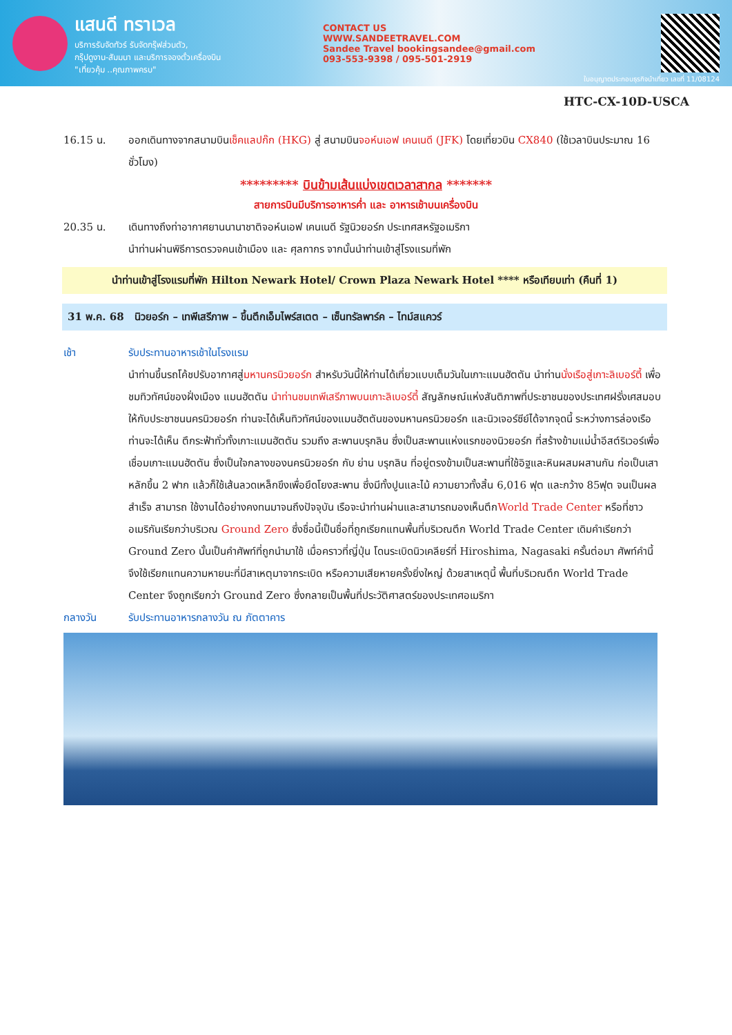แสนดี ทราเวล
บริการรับจัดทัวร์ รับจัดกรุ๊ฟส่วนตัว,
กรุ๊ปดูงาน-สัมมนา และบริการจองตั๋วเครื่องบิน
"เที่ยวคุ้ม ..คุณภาพครบ"
CONTACT US
WWW.SANDEETRAVEL.COM
Sandee Travel bookingsandee@gmail.com
093-553-9398 / 095-501-2919
ใบอนุญาตประกอบธุรกิจนำเที่ยว เลขที่ 11/08124
HTC-CX-10D-USCA
16.15 น. ออกเดินทางจากสนามบินเช็คแลปก๊ก (HKG) สู่ สนามบินจอห์นเอฟ เคนเนดี (JFK) โดยเที่ยวบิน CX840 (ใช้เวลาบินประมาณ 16 ชั่วโมง)
********* บินข้ามเส้นแบ่งเขตเวลาสากล *******
สายการบินมีบริการอาหารค่ำ และ อาหารเช้าบนเครื่องบิน
20.35 น. เดินทางถึงท่าอากาศยานนานาชาติจอห์นเอฟ เคนเนดี รัฐนิวยอร์ก ประเทศสหรัฐอเมริกา
นำท่านผ่านพิธีการตรวจคนเข้าเมือง และ ศุลกากร จากนั้นนำท่านเข้าสู่โรงแรมที่พัก
นำท่านเข้าสู่โรงแรมที่พัก Hilton Newark Hotel/ Crown Plaza Newark Hotel **** หรือเทียบเท่า (คืนที่ 1)
31 พ.ค. 68 นิวยอร์ก – เทพีเสรีภาพ – ขึ้นตึกเอ็มไพร์สเตต – เซ็นทรัลพาร์ค – ไทม์สแควร์
เช้า รับประทานอาหารเช้าในโรงแรม
นำท่านขึ้นรถโค้ชปรับอากาศสู่มหานครนิวยอร์ก สำหรับวันนี้ให้ท่านได้เที่ยวแบบเต็มวันในเกาะแมนฮัตตัน นำท่านนั่งเรือสู่เกาะลิเบอร์ตี้ เพื่อชมทิวทัศน์ของฝั่งเมือง แมนฮัตตัน นำท่านชมเทพีเสรีภาพบนเกาะลิเบอร์ตี้ สัญลักษณ์แห่งสันติภาพที่ประชาชนของประเทศฝรั่งเศสมอบให้กับประชาชนนครนิวยอร์ก ท่านจะได้เห็นทิวทัศน์ของแมนฮัตตันของมหานครนิวยอร์ก และนิวเจอร์ซีย์ได้จากจุดนี้ ระหว่างการล่องเรือท่านจะได้เห็น ตึกระฟ้าทั่วทั้งเกาะแมนฮัตตัน รวมถึง สะพานบรุกลิน ซึ่งเป็นสะพานแห่งแรกของนิวยอร์ก ที่สร้างข้ามแม่น้ำอีสต์ริเวอร์เพื่อเชื่อมเกาะแมนฮัตตัน ซึ่งเป็นใจกลางของนครนิวยอร์ก กับ ย่าน บรุกลิน ที่อยู่ตรงข้ามเป็นสะพานที่ใช้อิฐและหินผสมผสานกัน ก่อเป็นเสาหลักขึ้น 2 ฟาก แล้วก็ใช้เส้นลวดเหล็กขึงเพื่อยึดโยงสะพาน ซึ่งมีทั้งปูนและไม้ ความยาวทั้งสิ้น 6,016 ฟุต และกว้าง 85ฟุต จนเป็นผลสำเร็จ สามารถ ใช้งานได้อย่างคงทนมาจนถึงปัจจุบัน เรือจะนำท่านผ่านและสามารถมองเห็นตึกWorld Trade Center หรือที่ชาวอเมริกันเรียกว่าบริเวณ Ground Zero ซึ่งชื่อนี้เป็นชื่อที่ถูกเรียกแทนพื้นที่บริเวณตึก World Trade Center เดิมคำเรียกว่า Ground Zero นั้นเป็นคำศัพท์ที่ถูกนำมาใช้ เมื่อคราวที่ญี่ปุ่น โดนระเบิดนิวเคลียร์ที่ Hiroshima, Nagasaki ครั้นต่อมา ศัพท์คำนี้จึงใช้เรียกแทนความหายนะที่มีสาเหตุมาจากระเบิด หรือความเสียหายครั้งยิ่งใหญ่ ด้วยสาเหตุนี้ พื้นที่บริเวณตึก World Trade Center จึงถูกเรียกว่า Ground Zero ซึ่งกลายเป็นพื้นที่ประวัติศาสตร์ของประเทศอเมริกา
กลางวัน รับประทานอาหารกลางวัน ณ ภัตตาคาร